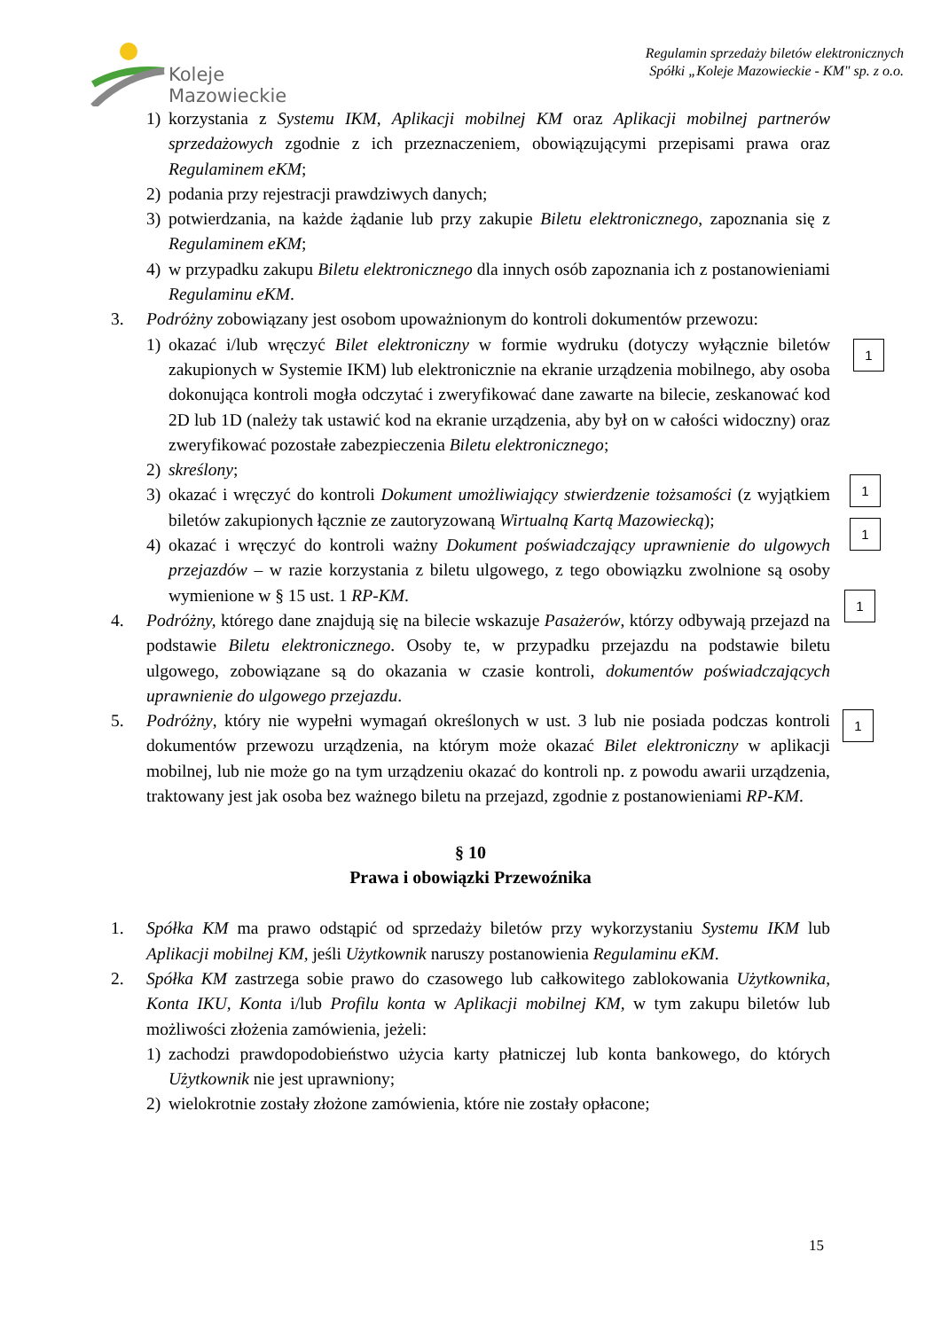Koleje
Mazowieckie
Regulamin sprzedaży biletów elektronicznych
Spółki „Koleje Mazowieckie - KM" sp. z o.o.
1) korzystania z Systemu IKM, Aplikacji mobilnej KM oraz Aplikacji mobilnej partnerów sprzedażowych zgodnie z ich przeznaczeniem, obowiązującymi przepisami prawa oraz Regulaminem eKM;
2) podania przy rejestracji prawdziwych danych;
3) potwierdzania, na każde żądanie lub przy zakupie Biletu elektronicznego, zapoznania się z Regulaminem eKM;
4) w przypadku zakupu Biletu elektronicznego dla innych osób zapoznania ich z postanowieniami Regulaminu eKM.
3. Podróżny zobowiązany jest osobom upoważnionym do kontroli dokumentów przewozu:
1) okazać i/lub wręczyć Bilet elektroniczny w formie wydruku (dotyczy wyłącznie biletów zakupionych w Systemie IKM) lub elektronicznie na ekranie urządzenia mobilnego, aby osoba dokonująca kontroli mogła odczytać i zweryfikować dane zawarte na bilecie, zeskanować kod 2D lub 1D (należy tak ustawić kod na ekranie urządzenia, aby był on w całości widoczny) oraz zweryfikować pozostałe zabezpieczenia Biletu elektronicznego;
2) skreślony;
3) okazać i wręczyć do kontroli Dokument umożliwiający stwierdzenie tożsamości (z wyjątkiem biletów zakupionych łącznie ze zautoryzowaną Wirtualną Kartą Mazowiecką);
4) okazać i wręczyć do kontroli ważny Dokument poświadczający uprawnienie do ulgowych przejazdów – w razie korzystania z biletu ulgowego, z tego obowiązku zwolnione są osoby wymienione w § 15 ust. 1 RP-KM.
4. Podróżny, którego dane znajdują się na bilecie wskazuje Pasażerów, którzy odbywają przejazd na podstawie Biletu elektronicznego. Osoby te, w przypadku przejazdu na podstawie biletu ulgowego, zobowiązane są do okazania w czasie kontroli, dokumentów poświadczających uprawnienie do ulgowego przejazdu.
5. Podróżny, który nie wypełni wymagań określonych w ust. 3 lub nie posiada podczas kontroli dokumentów przewozu urządzenia, na którym może okazać Bilet elektroniczny w aplikacji mobilnej, lub nie może go na tym urządzeniu okazać do kontroli np. z powodu awarii urządzenia, traktowany jest jak osoba bez ważnego biletu na przejazd, zgodnie z postanowieniami RP-KM.
§ 10
Prawa i obowiązki Przewoźnika
1. Spółka KM ma prawo odstąpić od sprzedaży biletów przy wykorzystaniu Systemu IKM lub Aplikacji mobilnej KM, jeśli Użytkownik naruszy postanowienia Regulaminu eKM.
2. Spółka KM zastrzega sobie prawo do czasowego lub całkowitego zablokowania Użytkownika, Konta IKU, Konta i/lub Profilu konta w Aplikacji mobilnej KM, w tym zakupu biletów lub możliwości złożenia zamówienia, jeżeli:
1) zachodzi prawdopodobieństwo użycia karty płatniczej lub konta bankowego, do których Użytkownik nie jest uprawniony;
2) wielokrotnie zostały złożone zamówienia, które nie zostały opłacone;
1
1
1
1
1
15